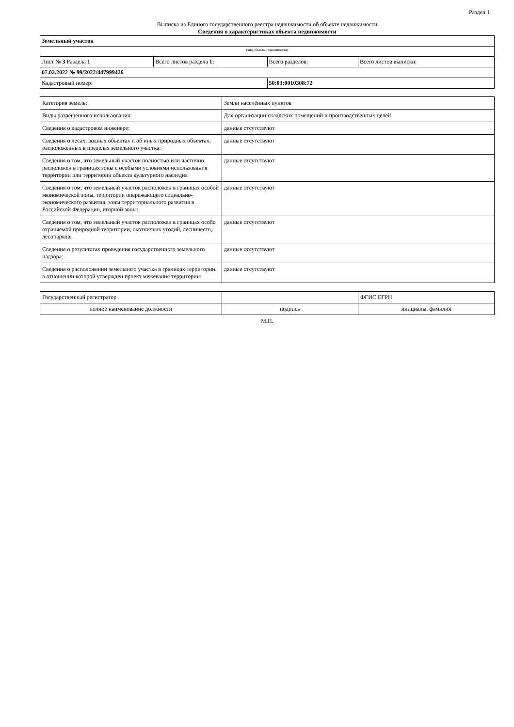Раздел 1
Выписка из Единого государственного реестра недвижимости об объекте недвижимости
Сведения о характеристиках объекта недвижимости
| Земельный участок | | | |
| (вид объекта недвижимости) | | | |
| Лист № 3 Раздела 1 | Всего листов раздела 1: | Всего разделов: | Всего листов выписки: |
| 07.02.2022 № 99/2022/447999426 | | | |
| Кадастровый номер: | | 50:03:0010308:72 | |
| Категория земель: | Земли населённых пунктов |
| Виды разрешенного использования: | Для организации складских помещений и производственных целей |
| Сведения о кадастровом инженере: | данные отсутствуют |
| Сведения о лесах, водных объектах и об иных природных объектах, расположенных в пределах земельного участка: | данные отсутствуют |
| Сведения о том, что земельный участок полностью или частично расположен в границах зоны с особыми условиями использования территории или территории объекта культурного наследия | данные отсутствуют |
| Сведения о том, что земельный участок расположен в границах особой экономической зоны, территории опережающего социально-экономического развития, зоны территориального развития в Российской Федерации, игорной зоны: | данные отсутствуют |
| Сведения о том, что земельный участок расположен в границах особо охраняемой природной территории, охотничьих угодий, лесничеств, лесопарков: | данные отсутствуют |
| Сведения о результатах проведения государственного земельного надзора: | данные отсутствуют |
| Сведения о расположении земельного участка в границах территории, в отношении которой утвержден проект межевания территории: | данные отсутствуют |
| Государственный регистратор | | ФГИС ЕГРН |
| полное наименование должности | подпись | инициалы, фамилия |
М.П.